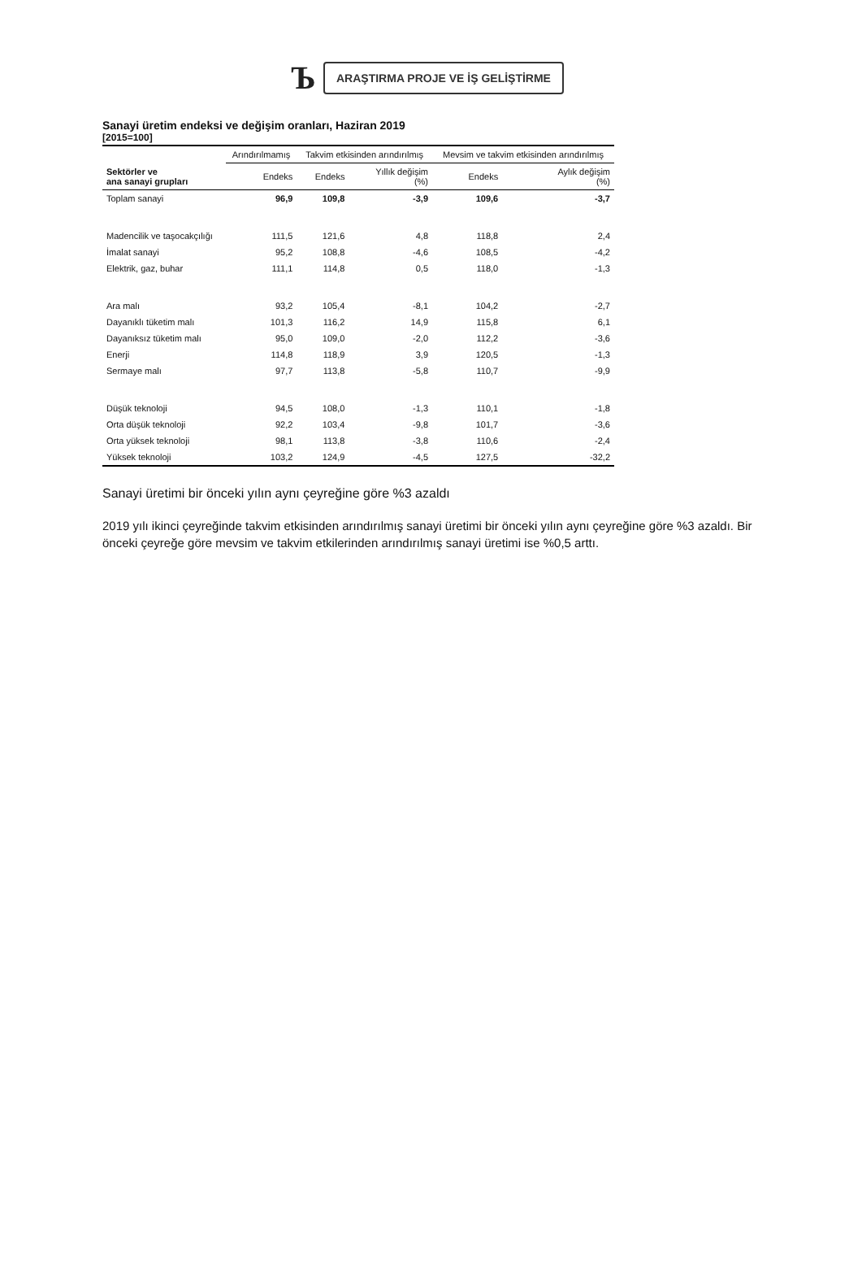Ъ
ARAŞTIRMA PROJE VE İŞ GELİŞTİRME
Sanayi üretim endeksi ve değişim oranları, Haziran 2019
[2015=100]
| | Arındırılmamış | Takvim etkisinden arındırılmış | | Mevsim ve takvim etkisinden arındırılmış | |
| --- | --- | --- | --- | --- | --- |
| Sektörler ve ana sanayi grupları | Endeks | Endeks | Yıllık değişim (%) | Endeks | Aylık değişim (%) |
| Toplam sanayi | 96,9 | 109,8 | -3,9 | 109,6 | -3,7 |
| Madencilik ve taşocakçılığı | 111,5 | 121,6 | 4,8 | 118,8 | 2,4 |
| İmalat sanayi | 95,2 | 108,8 | -4,6 | 108,5 | -4,2 |
| Elektrik, gaz, buhar | 111,1 | 114,8 | 0,5 | 118,0 | -1,3 |
| Ara malı | 93,2 | 105,4 | -8,1 | 104,2 | -2,7 |
| Dayanıklı tüketim malı | 101,3 | 116,2 | 14,9 | 115,8 | 6,1 |
| Dayanıksız tüketim malı | 95,0 | 109,0 | -2,0 | 112,2 | -3,6 |
| Enerji | 114,8 | 118,9 | 3,9 | 120,5 | -1,3 |
| Sermaye malı | 97,7 | 113,8 | -5,8 | 110,7 | -9,9 |
| Düşük teknoloji | 94,5 | 108,0 | -1,3 | 110,1 | -1,8 |
| Orta düşük teknoloji | 92,2 | 103,4 | -9,8 | 101,7 | -3,6 |
| Orta yüksek teknoloji | 98,1 | 113,8 | -3,8 | 110,6 | -2,4 |
| Yüksek teknoloji | 103,2 | 124,9 | -4,5 | 127,5 | -32,2 |
Sanayi üretimi bir önceki yılın aynı çeyreğine göre %3 azaldı
2019 yılı ikinci çeyreğinde takvim etkisinden arındırılmış sanayi üretimi bir önceki yılın aynı çeyreğine göre %3 azaldı. Bir önceki çeyreğe göre mevsim ve takvim etkilerinden arındırılmış sanayi üretimi ise %0,5 arttı.